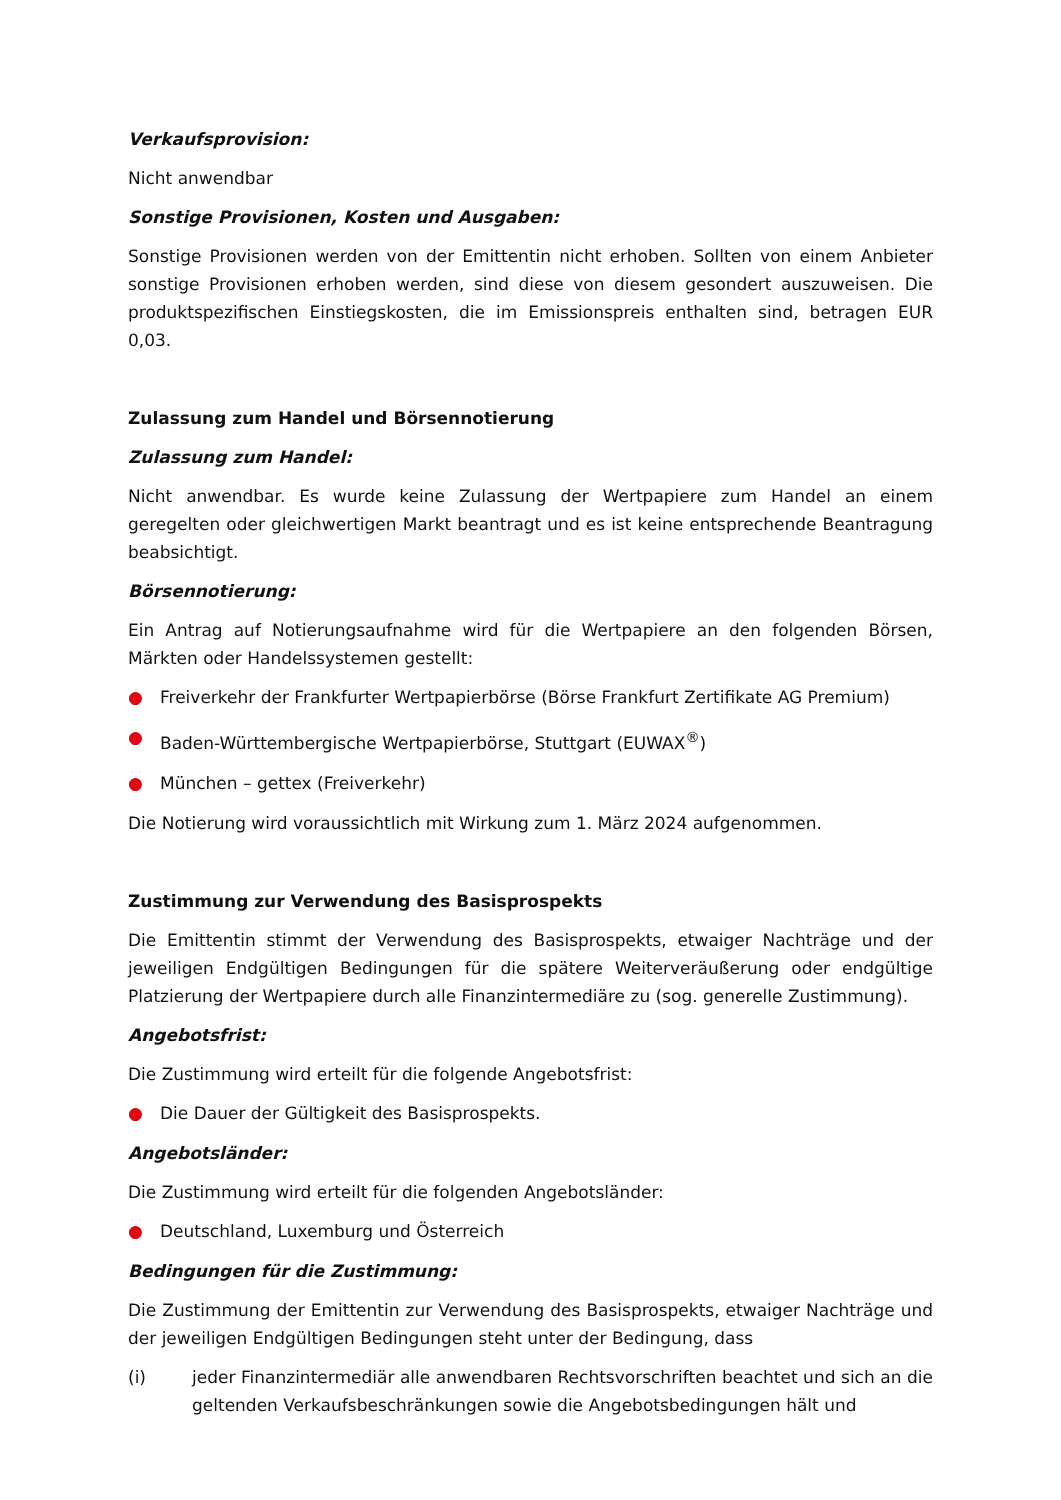Verkaufsprovision:
Nicht anwendbar
Sonstige Provisionen, Kosten und Ausgaben:
Sonstige Provisionen werden von der Emittentin nicht erhoben. Sollten von einem Anbieter sonstige Provisionen erhoben werden, sind diese von diesem gesondert auszuweisen. Die produktspezifischen Einstiegskosten, die im Emissionspreis enthalten sind, betragen EUR 0,03.
Zulassung zum Handel und Börsennotierung
Zulassung zum Handel:
Nicht anwendbar. Es wurde keine Zulassung der Wertpapiere zum Handel an einem geregelten oder gleichwertigen Markt beantragt und es ist keine entsprechende Beantragung beabsichtigt.
Börsennotierung:
Ein Antrag auf Notierungsaufnahme wird für die Wertpapiere an den folgenden Börsen, Märkten oder Handelssystemen gestellt:
● Freiverkehr der Frankfurter Wertpapierbörse (Börse Frankfurt Zertifikate AG Premium)
● Baden-Württembergische Wertpapierbörse, Stuttgart (EUWAX<sup>®</sup>)
● München – gettex (Freiverkehr)
Die Notierung wird voraussichtlich mit Wirkung zum 1. März 2024 aufgenommen.
Zustimmung zur Verwendung des Basisprospekts
Die Emittentin stimmt der Verwendung des Basisprospekts, etwaiger Nachträge und der jeweiligen Endgültigen Bedingungen für die spätere Weiterveräußerung oder endgültige Platzierung der Wertpapiere durch alle Finanzintermediäre zu (sog. generelle Zustimmung).
Angebotsfrist:
Die Zustimmung wird erteilt für die folgende Angebotsfrist:
● Die Dauer der Gültigkeit des Basisprospekts.
Angebotsländer:
Die Zustimmung wird erteilt für die folgenden Angebotsländer:
● Deutschland, Luxemburg und Österreich
Bedingungen für die Zustimmung:
Die Zustimmung der Emittentin zur Verwendung des Basisprospekts, etwaiger Nachträge und der jeweiligen Endgültigen Bedingungen steht unter der Bedingung, dass
(i) jeder Finanzintermediär alle anwendbaren Rechtsvorschriften beachtet und sich an die geltenden Verkaufsbeschränkungen sowie die Angebotsbedingungen hält und